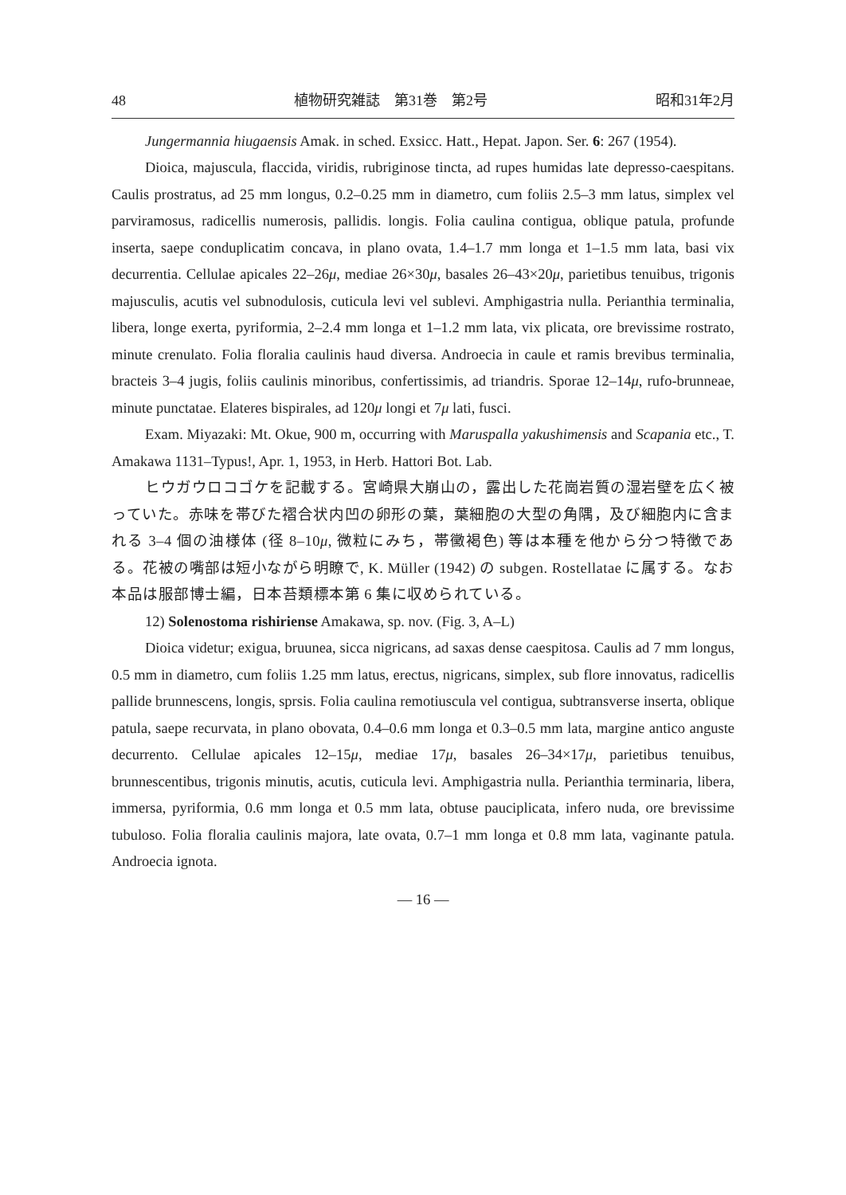48 植物研究雑誌　第31巻　第2号 昭和31年2月
Jungermannia hiugaensis Amak. in sched. Exsicc. Hatt., Hepat. Japon. Ser. 6: 267 (1954).
Dioica, majuscula, flaccida, viridis, rubriginose tincta, ad rupes humidas late depresso-caespitans. Caulis prostratus, ad 25 mm longus, 0.2–0.25 mm in diametro, cum foliis 2.5–3 mm latus, simplex vel parviramosus, radicellis numerosis, pallidis. longis. Folia caulina contigua, oblique patula, profunde inserta, saepe conduplicatim concava, in plano ovata, 1.4–1.7 mm longa et 1–1.5 mm lata, basi vix decurrentia. Cellulae apicales 22–26μ, mediae 26×30μ, basales 26–43×20μ, parietibus tenuibus, trigonis majusculis, acutis vel subnodulosis, cuticula levi vel sublevi. Amphigastria nulla. Perianthia terminalia, libera, longe exerta, pyriformia, 2–2.4 mm longa et 1–1.2 mm lata, vix plicata, ore brevissime rostrato, minute crenulato. Folia floralia caulinis haud diversa. Androecia in caule et ramis brevibus terminalia, bracteis 3–4 jugis, foliis caulinis minoribus, confertissimis, ad triandris. Sporae 12–14μ, rufo-brunneae, minute punctatae. Elateres bispirales, ad 120μ longi et 7μ lati, fusci.
Exam. Miyazaki: Mt. Okue, 900 m, occurring with Maruspalla yakushimensis and Scapania etc., T. Amakawa 1131–Typus!, Apr. 1, 1953, in Herb. Hattori Bot. Lab.
ヒウガウロコゴケを記載する。宮崎県大崩山の，露出した花崗岩質の湿岩壁を広く被っていた。赤味を帯びた褶合状内凹の卵形の葉，葉細胞の大型の角隅，及び細胞内に含まれる 3–4 個の油様体 (径 8–10μ, 微粒にみち，帯黴褐色) 等は本種を他から分つ特徴である。花被の嘴部は短小ながら明瞭で, K. Müller (1942) の subgen. Rostellatae に属する。なお本品は服部博士編，日本苔類標本第 6 集に収められている。
12) Solenostoma rishiriense Amakawa, sp. nov. (Fig. 3, A–L)
Dioica videtur; exigua, bruunea, sicca nigricans, ad saxas dense caespitosa. Caulis ad 7 mm longus, 0.5 mm in diametro, cum foliis 1.25 mm latus, erectus, nigricans, simplex, sub flore innovatus, radicellis pallide brunnescens, longis, sprsis. Folia caulina remotiuscula vel contigua, subtransverse inserta, oblique patula, saepe recurvata, in plano obovata, 0.4–0.6 mm longa et 0.3–0.5 mm lata, margine antico anguste decurrento. Cellulae apicales 12–15μ, mediae 17μ, basales 26–34×17μ, parietibus tenuibus, brunnescentibus, trigonis minutis, acutis, cuticula levi. Amphigastria nulla. Perianthia terminaria, libera, immersa, pyriformia, 0.6 mm longa et 0.5 mm lata, obtuse pauciplicata, infero nuda, ore brevissime tubuloso. Folia floralia caulinis majora, late ovata, 0.7–1 mm longa et 0.8 mm lata, vaginante patula. Androecia ignota.
— 16 —